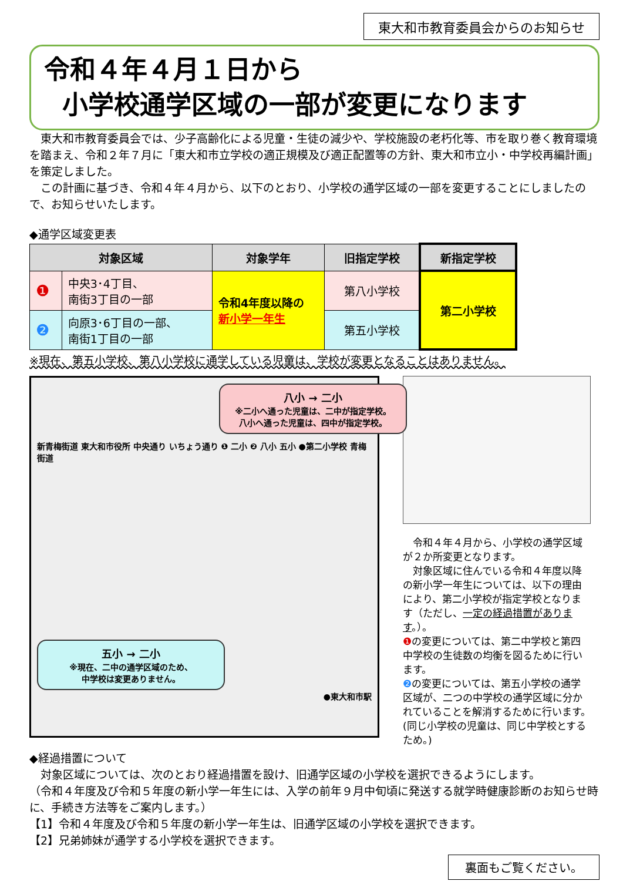東大和市教育委員会からのお知らせ
令和４年４月１日から
小学校通学区域の一部が変更になります
東大和市教育委員会では、少子高齢化による児童・生徒の減少や、学校施設の老朽化等、市を取り巻く教育環境を踏まえ、令和２年７月に「東大和市立学校の適正規模及び適正配置等の方針、東大和市立小・中学校再編計画」を策定しました。
この計画に基づき、令和４年４月から、以下のとおり、小学校の通学区域の一部を変更することにしましたので、お知らせいたします。
◆通学区域変更表
| 対象区域 | | 対象学年 | 旧指定学校 | 新指定学校 |
| --- | --- | --- | --- | --- |
| ❶ | 中央3･4丁目、 南街3丁目の一部 | 令和4年度以降の 新小学一年生 | 第八小学校 | 第二小学校 |
| ❷ | 向原3･6丁目の一部、 南街1丁目の一部 | | 第五小学校 | |
※現在、第五小学校、第八小学校に通学している児童は、学校が変更となることはありません。
八小 → 二小
※二小へ通った児童は、二中が指定学校。
八小へ通った児童は、四中が指定学校。
新青梅街道 東大和市役所 中央通り いちょう通り ❶ 二小 ❷ 八小 五小 ●第二小学校 青梅街道
五小 → 二小
※現在、二中の通学区域のため、
中学校は変更ありません。
●東大和市駅
令和４年４月から、小学校の通学区域が２か所変更となります。
対象区域に住んでいる令和４年度以降の新小学一年生については、以下の理由により、第二小学校が指定学校となります（ただし、一定の経過措置があります。）。
❶の変更については、第二中学校と第四中学校の生徒数の均衡を図るために行います。
❷の変更については、第五小学校の通学区域が、二つの中学校の通学区域に分かれていることを解消するために行います。(同じ小学校の児童は、同じ中学校とするため。)
◆経過措置について
対象区域については、次のとおり経過措置を設け、旧通学区域の小学校を選択できるようにします。
（令和４年度及び令和５年度の新小学一年生には、入学の前年９月中旬頃に発送する就学時健康診断のお知らせ時に、手続き方法等をご案内します。）
【1】令和４年度及び令和５年度の新小学一年生は、旧通学区域の小学校を選択できます。
【2】兄弟姉妹が通学する小学校を選択できます。
裏面もご覧ください。